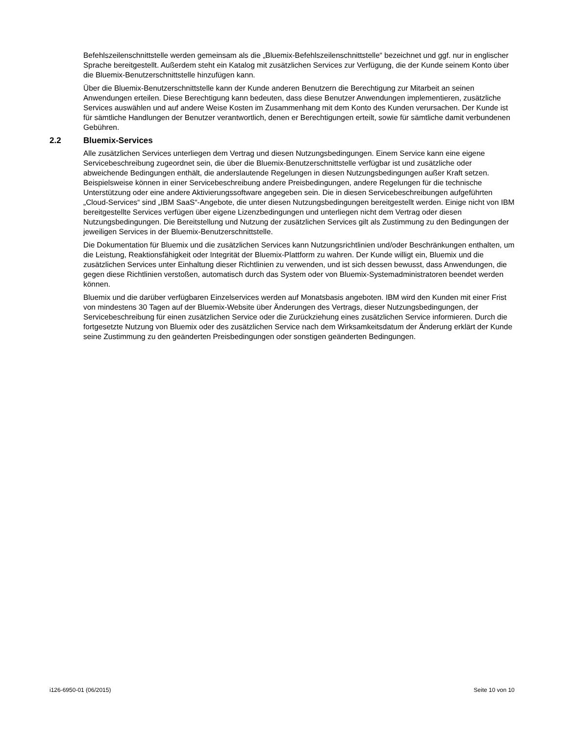Befehlszeilenschnittstelle werden gemeinsam als die „Bluemix-Befehlszeilenschnittstelle“ bezeichnet und ggf. nur in englischer Sprache bereitgestellt. Außerdem steht ein Katalog mit zusätzlichen Services zur Verfügung, die der Kunde seinem Konto über die Bluemix-Benutzerschnittstelle hinzufügen kann.
Über die Bluemix-Benutzerschnittstelle kann der Kunde anderen Benutzern die Berechtigung zur Mitarbeit an seinen Anwendungen erteilen. Diese Berechtigung kann bedeuten, dass diese Benutzer Anwendungen implementieren, zusätzliche Services auswählen und auf andere Weise Kosten im Zusammenhang mit dem Konto des Kunden verursachen. Der Kunde ist für sämtliche Handlungen der Benutzer verantwortlich, denen er Berechtigungen erteilt, sowie für sämtliche damit verbundenen Gebühren.
2.2 Bluemix-Services
Alle zusätzlichen Services unterliegen dem Vertrag und diesen Nutzungsbedingungen. Einem Service kann eine eigene Servicebeschreibung zugeordnet sein, die über die Bluemix-Benutzerschnittstelle verfügbar ist und zusätzliche oder abweichende Bedingungen enthält, die anderslautende Regelungen in diesen Nutzungsbedingungen außer Kraft setzen. Beispielsweise können in einer Servicebeschreibung andere Preisbedingungen, andere Regelungen für die technische Unterstützung oder eine andere Aktivierungssoftware angegeben sein. Die in diesen Servicebeschreibungen aufgeführten „Cloud-Services“ sind „IBM SaaS“-Angebote, die unter diesen Nutzungsbedingungen bereitgestellt werden. Einige nicht von IBM bereitgestellte Services verfügen über eigene Lizenzbedingungen und unterliegen nicht dem Vertrag oder diesen Nutzungsbedingungen. Die Bereitstellung und Nutzung der zusätzlichen Services gilt als Zustimmung zu den Bedingungen der jeweiligen Services in der Bluemix-Benutzerschnittstelle.
Die Dokumentation für Bluemix und die zusätzlichen Services kann Nutzungsrichtlinien und/oder Beschränkungen enthalten, um die Leistung, Reaktionsfähigkeit oder Integrität der Bluemix-Plattform zu wahren. Der Kunde willigt ein, Bluemix und die zusätzlichen Services unter Einhaltung dieser Richtlinien zu verwenden, und ist sich dessen bewusst, dass Anwendungen, die gegen diese Richtlinien verstoßen, automatisch durch das System oder von Bluemix-Systemadministratoren beendet werden können.
Bluemix und die darüber verfügbaren Einzelservices werden auf Monatsbasis angeboten. IBM wird den Kunden mit einer Frist von mindestens 30 Tagen auf der Bluemix-Website über Änderungen des Vertrags, dieser Nutzungsbedingungen, der Servicebeschreibung für einen zusätzlichen Service oder die Zurückziehung eines zusätzlichen Service informieren. Durch die fortgesetzte Nutzung von Bluemix oder des zusätzlichen Service nach dem Wirksamkeitsdatum der Änderung erklärt der Kunde seine Zustimmung zu den geänderten Preisbedingungen oder sonstigen geänderten Bedingungen.
i126-6950-01 (06/2015) Seite 10 von 10